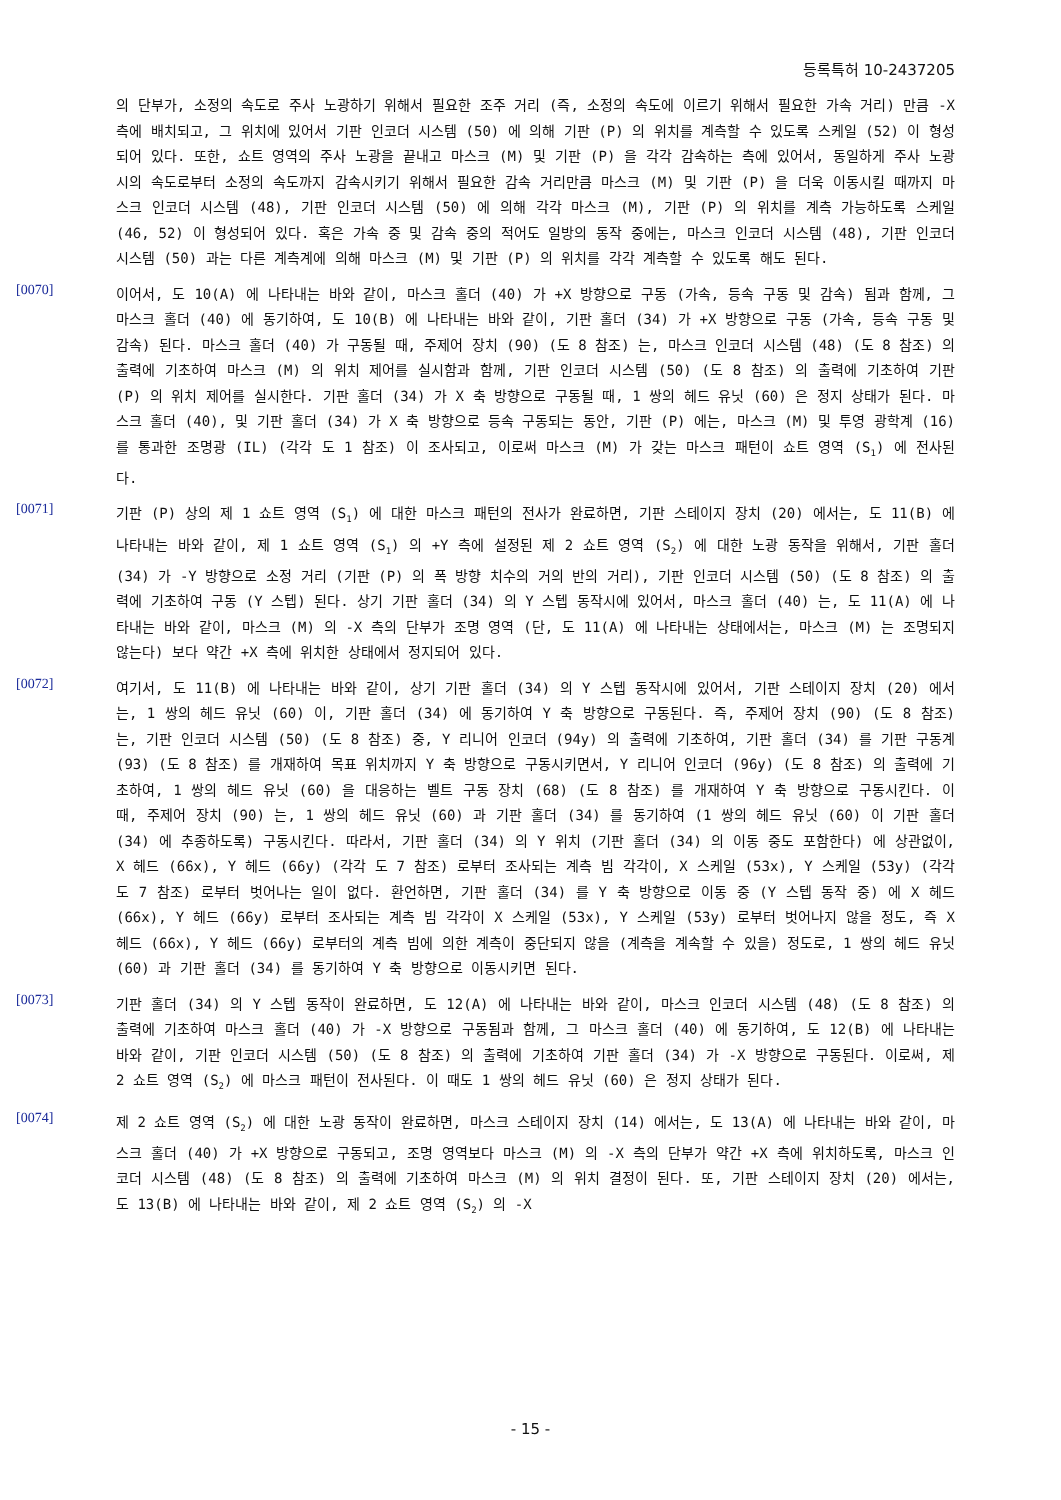등록특허 10-2437205
의 단부가, 소정의 속도로 주사 노광하기 위해서 필요한 조주 거리 (즉, 소정의 속도에 이르기 위해서 필요한 가속 거리) 만큼 -X 측에 배치되고, 그 위치에 있어서 기판 인코더 시스템 (50) 에 의해 기판 (P) 의 위치를 계측할 수 있도록 스케일 (52) 이 형성되어 있다. 또한, 쇼트 영역의 주사 노광을 끝내고 마스크 (M) 및 기판 (P) 을 각각 감속하는 측에 있어서, 동일하게 주사 노광시의 속도로부터 소정의 속도까지 감속시키기 위해서 필요한 감속 거리만큼 마스크 (M) 및 기판 (P) 을 더욱 이동시킬 때까지 마스크 인코더 시스템 (48), 기판 인코더 시스템 (50) 에 의해 각각 마스크 (M), 기판 (P) 의 위치를 계측 가능하도록 스케일 (46, 52) 이 형성되어 있다. 혹은 가속 중 및 감속 중의 적어도 일방의 동작 중에는, 마스크 인코더 시스템 (48), 기판 인코더 시스템 (50) 과는 다른 계측계에 의해 마스크 (M) 및 기판 (P) 의 위치를 각각 계측할 수 있도록 해도 된다.
[0070]
이어서, 도 10(A) 에 나타내는 바와 같이, 마스크 홀더 (40) 가 +X 방향으로 구동 (가속, 등속 구동 및 감속) 됨과 함께, 그 마스크 홀더 (40) 에 동기하여, 도 10(B) 에 나타내는 바와 같이, 기판 홀더 (34) 가 +X 방향으로 구동 (가속, 등속 구동 및 감속) 된다. 마스크 홀더 (40) 가 구동될 때, 주제어 장치 (90) (도 8 참조) 는, 마스크 인코더 시스템 (48) (도 8 참조) 의 출력에 기초하여 마스크 (M) 의 위치 제어를 실시함과 함께, 기판 인코더 시스템 (50) (도 8 참조) 의 출력에 기초하여 기판 (P) 의 위치 제어를 실시한다. 기판 홀더 (34) 가 X 축 방향으로 구동될 때, 1 쌍의 헤드 유닛 (60) 은 정지 상태가 된다. 마스크 홀더 (40), 및 기판 홀더 (34) 가 X 축 방향으로 등속 구동되는 동안, 기판 (P) 에는, 마스크 (M) 및 투영 광학계 (16) 를 통과한 조명광 (IL) (각각 도 1 참조) 이 조사되고, 이로써 마스크 (M) 가 갖는 마스크 패턴이 쇼트 영역 (S<sub>1</sub>) 에 전사된다.
[0071]
기판 (P) 상의 제 1 쇼트 영역 (S<sub>1</sub>) 에 대한 마스크 패턴의 전사가 완료하면, 기판 스테이지 장치 (20) 에서는, 도 11(B) 에 나타내는 바와 같이, 제 1 쇼트 영역 (S<sub>1</sub>) 의 +Y 측에 설정된 제 2 쇼트 영역 (S<sub>2</sub>) 에 대한 노광 동작을 위해서, 기판 홀더 (34) 가 -Y 방향으로 소정 거리 (기판 (P) 의 폭 방향 치수의 거의 반의 거리), 기판 인코더 시스템 (50) (도 8 참조) 의 출력에 기초하여 구동 (Y 스텝) 된다. 상기 기판 홀더 (34) 의 Y 스텝 동작시에 있어서, 마스크 홀더 (40) 는, 도 11(A) 에 나타내는 바와 같이, 마스크 (M) 의 -X 측의 단부가 조명 영역 (단, 도 11(A) 에 나타내는 상태에서는, 마스크 (M) 는 조명되지 않는다) 보다 약간 +X 측에 위치한 상태에서 정지되어 있다.
[0072]
여기서, 도 11(B) 에 나타내는 바와 같이, 상기 기판 홀더 (34) 의 Y 스텝 동작시에 있어서, 기판 스테이지 장치 (20) 에서는, 1 쌍의 헤드 유닛 (60) 이, 기판 홀더 (34) 에 동기하여 Y 축 방향으로 구동된다. 즉, 주제어 장치 (90) (도 8 참조) 는, 기판 인코더 시스템 (50) (도 8 참조) 중, Y 리니어 인코더 (94y) 의 출력에 기초하여, 기판 홀더 (34) 를 기판 구동계 (93) (도 8 참조) 를 개재하여 목표 위치까지 Y 축 방향으로 구동시키면서, Y 리니어 인코더 (96y) (도 8 참조) 의 출력에 기초하여, 1 쌍의 헤드 유닛 (60) 을 대응하는 벨트 구동 장치 (68) (도 8 참조) 를 개재하여 Y 축 방향으로 구동시킨다. 이 때, 주제어 장치 (90) 는, 1 쌍의 헤드 유닛 (60) 과 기판 홀더 (34) 를 동기하여 (1 쌍의 헤드 유닛 (60) 이 기판 홀더 (34) 에 추종하도록) 구동시킨다. 따라서, 기판 홀더 (34) 의 Y 위치 (기판 홀더 (34) 의 이동 중도 포함한다) 에 상관없이, X 헤드 (66x), Y 헤드 (66y) (각각 도 7 참조) 로부터 조사되는 계측 빔 각각이, X 스케일 (53x), Y 스케일 (53y) (각각 도 7 참조) 로부터 벗어나는 일이 없다. 환언하면, 기판 홀더 (34) 를 Y 축 방향으로 이동 중 (Y 스텝 동작 중) 에 X 헤드 (66x), Y 헤드 (66y) 로부터 조사되는 계측 빔 각각이 X 스케일 (53x), Y 스케일 (53y) 로부터 벗어나지 않을 정도, 즉 X 헤드 (66x), Y 헤드 (66y) 로부터의 계측 빔에 의한 계측이 중단되지 않을 (계측을 계속할 수 있을) 정도로, 1 쌍의 헤드 유닛 (60) 과 기판 홀더 (34) 를 동기하여 Y 축 방향으로 이동시키면 된다.
[0073]
기판 홀더 (34) 의 Y 스텝 동작이 완료하면, 도 12(A) 에 나타내는 바와 같이, 마스크 인코더 시스템 (48) (도 8 참조) 의 출력에 기초하여 마스크 홀더 (40) 가 -X 방향으로 구동됨과 함께, 그 마스크 홀더 (40) 에 동기하여, 도 12(B) 에 나타내는 바와 같이, 기판 인코더 시스템 (50) (도 8 참조) 의 출력에 기초하여 기판 홀더 (34) 가 -X 방향으로 구동된다. 이로써, 제 2 쇼트 영역 (S<sub>2</sub>) 에 마스크 패턴이 전사된다. 이 때도 1 쌍의 헤드 유닛 (60) 은 정지 상태가 된다.
[0074]
제 2 쇼트 영역 (S<sub>2</sub>) 에 대한 노광 동작이 완료하면, 마스크 스테이지 장치 (14) 에서는, 도 13(A) 에 나타내는 바와 같이, 마스크 홀더 (40) 가 +X 방향으로 구동되고, 조명 영역보다 마스크 (M) 의 -X 측의 단부가 약간 +X 측에 위치하도록, 마스크 인코더 시스템 (48) (도 8 참조) 의 출력에 기초하여 마스크 (M) 의 위치 결정이 된다. 또, 기판 스테이지 장치 (20) 에서는, 도 13(B) 에 나타내는 바와 같이, 제 2 쇼트 영역 (S<sub>2</sub>) 의 -X
- 15 -